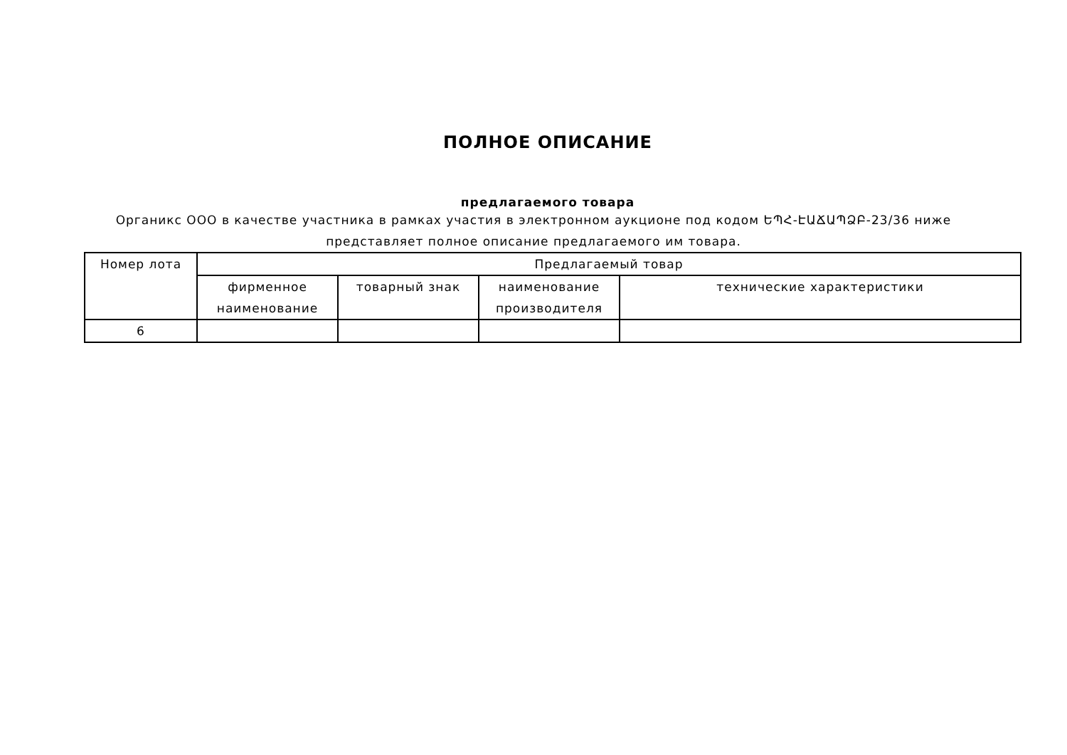ПОЛНОЕ ОПИСАНИЕ
предлагаемого товара
Органикс ООО в качестве участника в рамках участия в электронном аукционе под кодом ԵՊՀ-ԷԱՃԱՊՁԲ-23/36 ниже представляет полное описание предлагаемого им товара.
| Номер лота | Предлагаемый товар | | | |
| --- | --- | --- | --- | --- |
| | фирменное наименование | товарный знак | наименование производителя | технические характеристики |
| 6 | | | | |